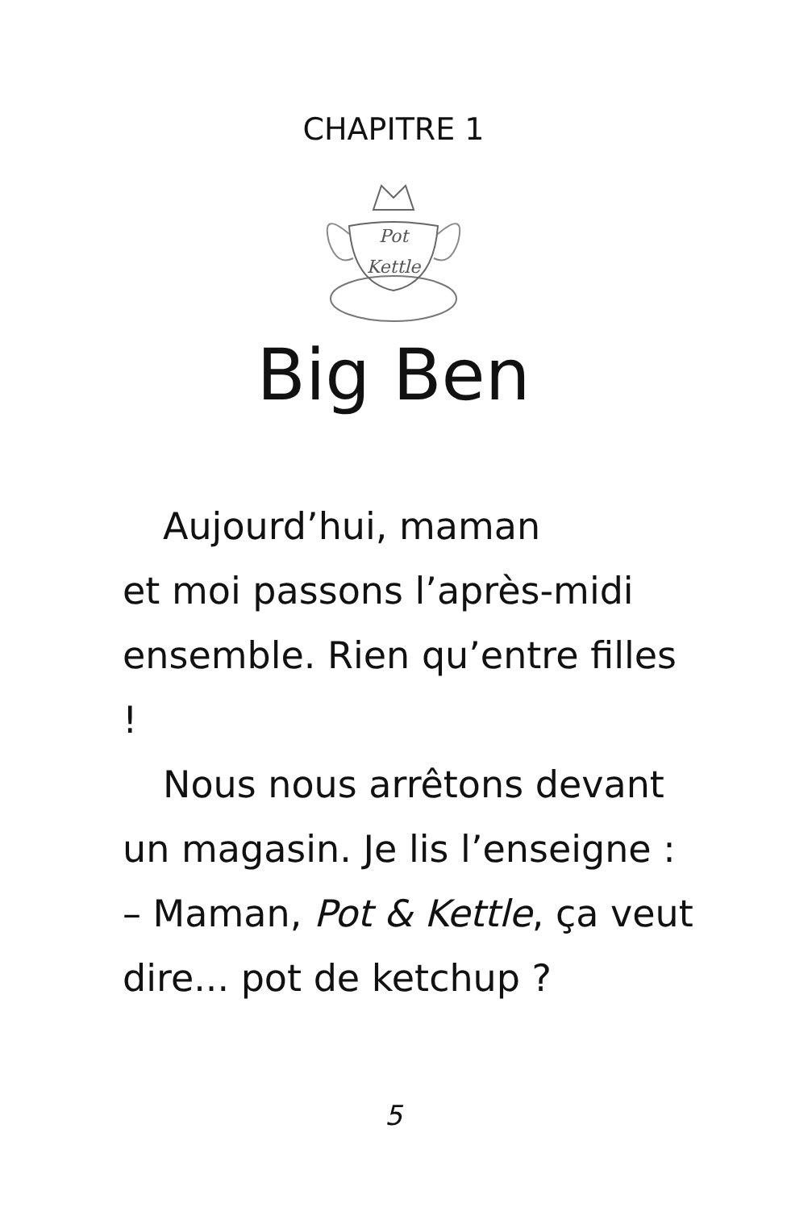CHAPITRE 1
Pot
Kettle
Big Ben
Aujourd’hui, maman
et moi passons l’après-midi ensemble. Rien qu’entre filles !
Nous nous arrêtons devant un magasin. Je lis l’enseigne :
– Maman, Pot & Kettle, ça veut dire... pot de ketchup ?
5